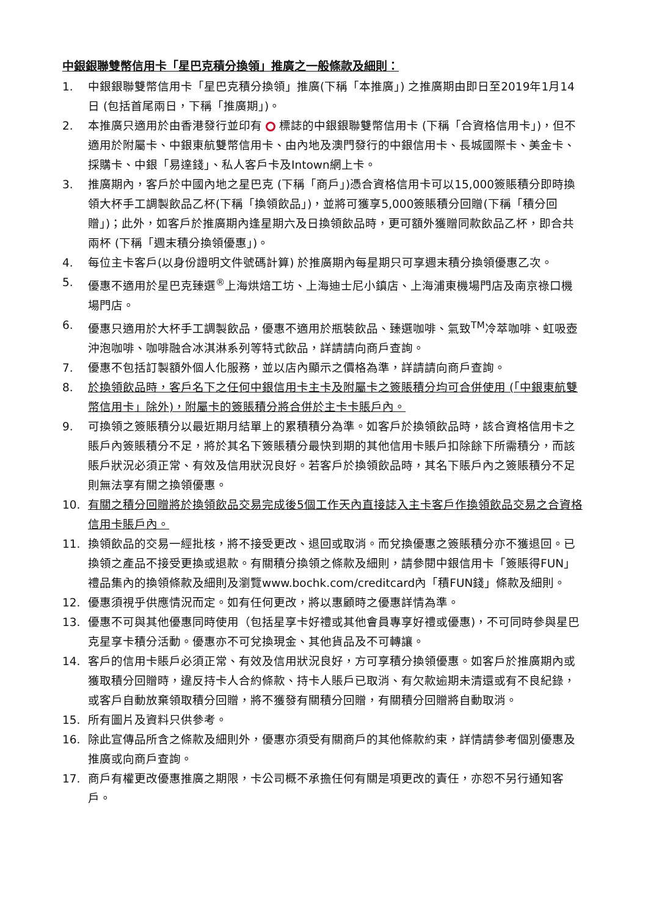中銀銀聯雙幣信用卡「星巴克積分換領」推廣之一般條款及細則：
1. 中銀銀聯雙幣信用卡「星巴克積分換領」推廣(下稱「本推廣」) 之推廣期由即日至2019年1月14日 (包括首尾兩日，下稱「推廣期」)。
2. 本推廣只適用於由香港發行並印有 標誌的中銀銀聯雙幣信用卡 (下稱「合資格信用卡」)，但不適用於附屬卡、中銀東航雙幣信用卡、由內地及澳門發行的中銀信用卡、長城國際卡、美金卡、採購卡、中銀「易達錢」、私人客戶卡及Intown網上卡。
3. 推廣期內，客戶於中國內地之星巴克 (下稱「商戶」)憑合資格信用卡可以15,000簽賬積分即時換領大杯手工調製飲品乙杯(下稱「換領飲品」)，並將可獲享5,000簽賬積分回贈(下稱「積分回贈」)；此外，如客戶於推廣期內逢星期六及日換領飲品時，更可額外獲贈同款飲品乙杯，即合共兩杯 (下稱「週末積分換領優惠」)。
4. 每位主卡客戶(以身份證明文件號碼計算) 於推廣期內每星期只可享週末積分換領優惠乙次。
5. 優惠不適用於星巴克臻選<sup>®</sup>上海烘焙工坊、上海迪士尼小鎮店、上海浦東機場門店及南京祿口機場門店。
6. 優惠只適用於大杯手工調製飲品，優惠不適用於瓶裝飲品、臻選咖啡、氣致<sup>TM</sup>冷萃咖啡、虹吸壺沖泡咖啡、咖啡融合冰淇淋系列等特式飲品，詳請請向商戶查詢。
7. 優惠不包括訂製額外個人化服務，並以店內顯示之價格為準，詳請請向商戶查詢。
8. 於換領飲品時，客戶名下之任何中銀信用卡主卡及附屬卡之簽賬積分均可合併使用 (「中銀東航雙幣信用卡」除外)，附屬卡的簽賬積分將合併於主卡卡賬戶內。
9. 可換領之簽賬積分以最近期月結單上的累積積分為準。如客戶於換領飲品時，該合資格信用卡之賬戶內簽賬積分不足，將於其名下簽賬積分最快到期的其他信用卡賬戶扣除餘下所需積分，而該賬戶狀況必須正常、有效及信用狀況良好。若客戶於換領飲品時，其名下賬戶內之簽賬積分不足則無法享有關之換領優惠。
10. 有關之積分回贈將於換領飲品交易完成後5個工作天內直接誌入主卡客戶作換領飲品交易之合資格信用卡賬戶內。
11. 換領飲品的交易一經批核，將不接受更改、退回或取消。而兌換優惠之簽賬積分亦不獲退回。已換領之產品不接受更換或退款。有關積分換領之條款及細則，請參閱中銀信用卡「簽賬得FUN」禮品集內的換領條款及細則及瀏覽www.bochk.com/creditcard內「積FUN錢」條款及細則。
12. 優惠須視乎供應情況而定。如有任何更改，將以惠顧時之優惠詳情為準。
13. 優惠不可與其他優惠同時使用（包括星享卡好禮或其他會員專享好禮或優惠)，不可同時參與星巴克星享卡積分活動。優惠亦不可兌換現金、其他貨品及不可轉讓。
14. 客戶的信用卡賬戶必須正常、有效及信用狀況良好，方可享積分換領優惠。如客戶於推廣期內或獲取積分回贈時，違反持卡人合約條款、持卡人賬戶已取消、有欠款逾期未清還或有不良紀錄，或客戶自動放棄領取積分回贈，將不獲發有關積分回贈，有關積分回贈將自動取消。
15. 所有圖片及資料只供參考。
16. 除此宣傳品所含之條款及細則外，優惠亦須受有關商戶的其他條款約束，詳情請參考個別優惠及推廣或向商戶查詢。
17. 商戶有權更改優惠推廣之期限，卡公司概不承擔任何有關是項更改的責任，亦恕不另行通知客戶。